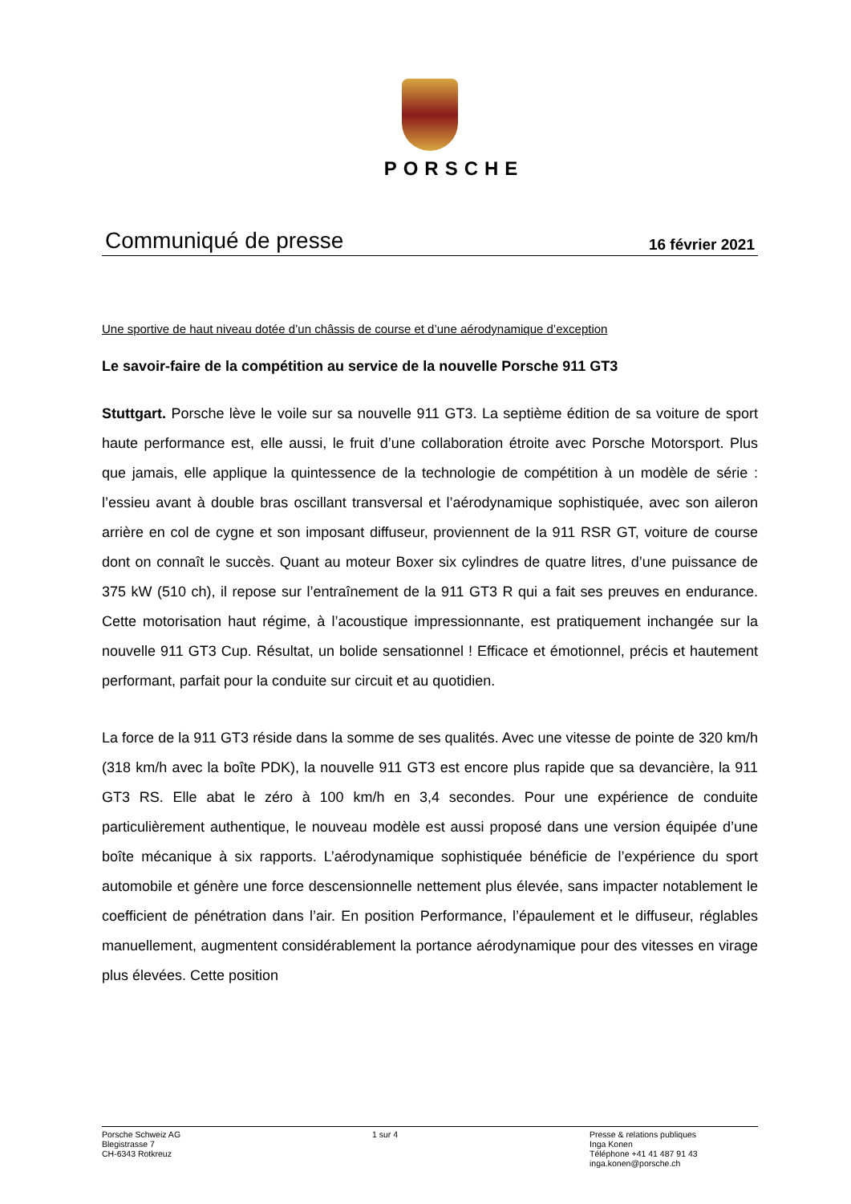PORSCHE
Communiqué de presse 16 février 2021
Une sportive de haut niveau dotée d’un châssis de course et d’une aérodynamique d’exception
Le savoir-faire de la compétition au service de la nouvelle Porsche 911 GT3
Stuttgart. Porsche lève le voile sur sa nouvelle 911 GT3. La septième édition de sa voiture de sport haute performance est, elle aussi, le fruit d’une collaboration étroite avec Porsche Motorsport. Plus que jamais, elle applique la quintessence de la technologie de compétition à un modèle de série : l’essieu avant à double bras oscillant transversal et l’aérodynamique sophistiquée, avec son aileron arrière en col de cygne et son imposant diffuseur, proviennent de la 911 RSR GT, voiture de course dont on connaît le succès. Quant au moteur Boxer six cylindres de quatre litres, d’une puissance de 375 kW (510 ch), il repose sur l’entraînement de la 911 GT3 R qui a fait ses preuves en endurance. Cette motorisation haut régime, à l’acoustique impressionnante, est pratiquement inchangée sur la nouvelle 911 GT3 Cup. Résultat, un bolide sensationnel ! Efficace et émotionnel, précis et hautement performant, parfait pour la conduite sur circuit et au quotidien.
La force de la 911 GT3 réside dans la somme de ses qualités. Avec une vitesse de pointe de 320 km/h (318 km/h avec la boîte PDK), la nouvelle 911 GT3 est encore plus rapide que sa devancière, la 911 GT3 RS. Elle abat le zéro à 100 km/h en 3,4 secondes. Pour une expérience de conduite particulièrement authentique, le nouveau modèle est aussi proposé dans une version équipée d’une boîte mécanique à six rapports. L’aérodynamique sophistiquée bénéficie de l’expérience du sport automobile et génère une force descensionnelle nettement plus élevée, sans impacter notablement le coefficient de pénétration dans l’air. En position Performance, l’épaulement et le diffuseur, réglables manuellement, augmentent considérablement la portance aérodynamique pour des vitesses en virage plus élevées. Cette position
Porsche Schweiz AG
Blegistrasse 7
CH-6343 Rotkreuz
1 sur 4 Presse & relations publiques
Inga Konen
Téléphone +41 41 487 91 43
inga.konen@porsche.ch